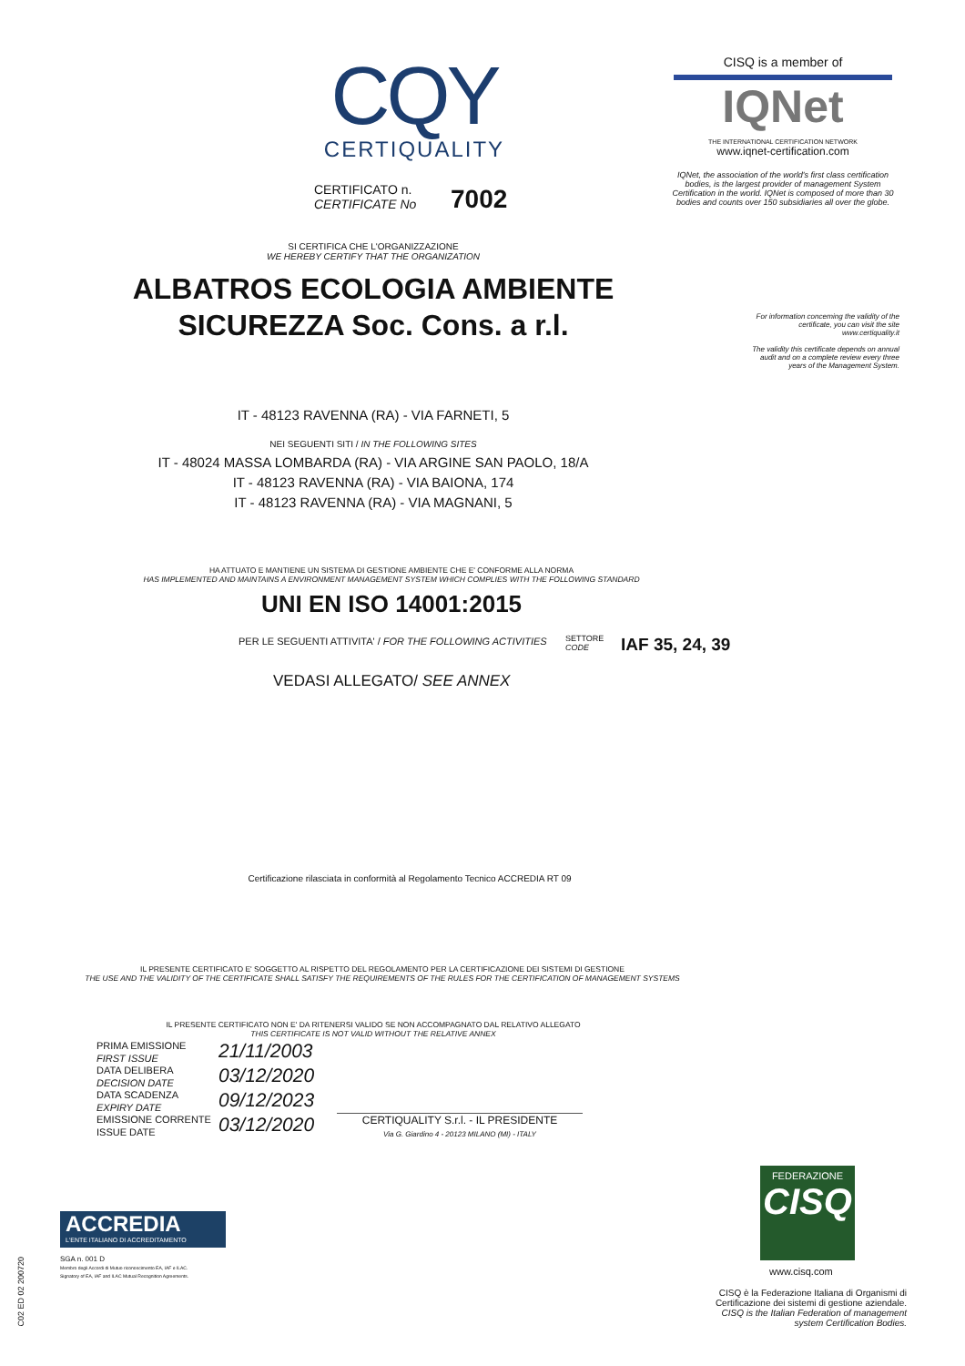CQY
CERTIQUALITY
CERTIFICATO n.
CERTIFICATE No
7002
CISQ is a member of
IQNet
THE INTERNATIONAL CERTIFICATION NETWORK
www.iqnet-certification.com
IQNet, the association of the world's first class certification bodies, is the largest provider of management System Certification in the world. IQNet is composed of more than 30 bodies and counts over 150 subsidiaries all over the globe.
For information concerning the validity of the certificate, you can visit the site www.certiquality.it
The validity this certificate depends on annual audit and on a complete review every three years of the Management System.
SI CERTIFICA CHE L'ORGANIZZAZIONE
WE HEREBY CERTIFY THAT THE ORGANIZATION
ALBATROS ECOLOGIA AMBIENTE
SICUREZZA Soc. Cons. a r.l.
IT - 48123 RAVENNA (RA) - VIA FARNETI, 5
NEI SEGUENTI SITI / IN THE FOLLOWING SITES
IT - 48024 MASSA LOMBARDA (RA) - VIA ARGINE SAN PAOLO, 18/A
IT - 48123 RAVENNA (RA) - VIA BAIONA, 174
IT - 48123 RAVENNA (RA) - VIA MAGNANI, 5
HA ATTUATO E MANTIENE UN SISTEMA DI GESTIONE AMBIENTE CHE E' CONFORME ALLA NORMA
HAS IMPLEMENTED AND MAINTAINS A ENVIRONMENT MANAGEMENT SYSTEM WHICH COMPLIES WITH THE FOLLOWING STANDARD
UNI EN ISO 14001:2015
PER LE SEGUENTI ATTIVITA' / FOR THE FOLLOWING ACTIVITIES
SETTORE
CODE
IAF 35, 24, 39
VEDASI ALLEGATO/ SEE ANNEX
Certificazione rilasciata in conformità al Regolamento Tecnico ACCREDIA RT 09
IL PRESENTE CERTIFICATO E' SOGGETTO AL RISPETTO DEL REGOLAMENTO PER LA CERTIFICAZIONE DEI SISTEMI DI GESTIONE
THE USE AND THE VALIDITY OF THE CERTIFICATE SHALL SATISFY THE REQUIREMENTS OF THE RULES FOR THE CERTIFICATION OF MANAGEMENT SYSTEMS
IL PRESENTE CERTIFICATO NON E' DA RITENERSI VALIDO SE NON ACCOMPAGNATO DAL RELATIVO ALLEGATO
THIS CERTIFICATE IS NOT VALID WITHOUT THE RELATIVE ANNEX
PRIMA EMISSIONE
FIRST ISSUE
DATA DELIBERA
DECISION DATE
DATA SCADENZA
EXPIRY DATE
EMISSIONE CORRENTE
ISSUE DATE
21/11/2003
03/12/2020
09/12/2023
03/12/2020
CERTIQUALITY S.r.l. - IL PRESIDENTE
Via G. Giardino 4 - 20123 MILANO (MI) - ITALY
ACCREDIA
L'ENTE ITALIANO DI ACCREDITAMENTO
SGA n. 001 D
Membro degli Accordi di Mutuo riconoscimento EA, IAF e ILAC.
Signatory of EA, IAF and ILAC Mutual Recognition Agreements.
C02 ED 02 200720
FEDERAZIONE
CISQ
www.cisq.com
CISQ è la Federazione Italiana di Organismi di Certificazione dei sistemi di gestione aziendale.
CISQ is the Italian Federation of management system Certification Bodies.